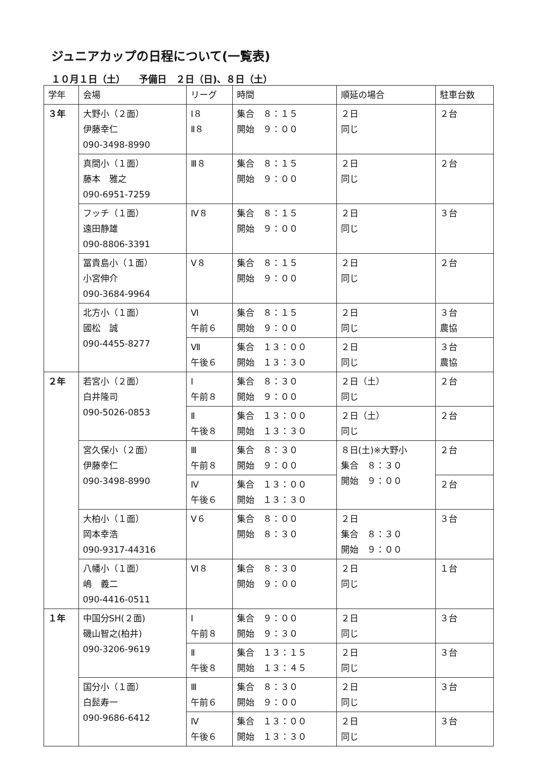ジュニアカップの日程について(一覧表)
１０月１日（土）　　予備日　２日（日)、８日（土）
| 学年 | 会場 | リーグ | 時間 | 順延の場合 | 駐車台数 |
| --- | --- | --- | --- | --- | --- |
| ３年 | 大野小（２面） 伊藤幸仁 090-3498-8990 | Ⅰ８ Ⅱ８ | 集合 ８：１５ 開始 ９：００ | ２日 同じ | ２台 |
| | 真間小（１面） 藤本 雅之 090-6951-7259 | Ⅲ８ | 集合 ８：１５ 開始 ９：００ | ２日 同じ | ２台 |
| | フッチ（１面） 遠田静雄 090-8806-3391 | Ⅳ８ | 集合 ８：１５ 開始 ９：００ | ２日 同じ | ３台 |
| | 冨貴島小（１面） 小宮伸介 090-3684-9964 | Ⅴ８ | 集合 ８：１５ 開始 ９：００ | ２日 同じ | ２台 |
| | 北方小（１面） 國松 誠 090-4455-8277 | Ⅵ 午前６ | 集合 ８：１５ 開始 ９：００ | ２日 同じ | ３台 農協 |
| | | Ⅶ 午後６ | 集合 １３：００ 開始 １３：３０ | ２日 同じ | ３台 農協 |
| ２年 | 若宮小（２面） 白井隆司 090-5026-0853 | Ⅰ 午前８ | 集合 ８：３０ 開始 ９：００ | ２日（土） 同じ | ２台 |
| | | Ⅱ 午後８ | 集合 １３：００ 開始 １３：３０ | ２日（土） 同じ | ２台 |
| | 宮久保小（２面） 伊藤幸仁 090-3498-8990 | Ⅲ 午前８ | 集合 ８：３０ 開始 ９：００ | ８日(土)※大野小 集合 ８：３０ 開始 ９：００ | ２台 |
| | | Ⅳ 午後６ | 集合 １３：００ 開始 １３：３０ | | ２台 |
| | 大柏小（１面） 岡本幸浩 090-9317-44316 | Ⅴ６ | 集合 ８：００ 開始 ８：３０ | ２日 集合 ８：３０ 開始 ９：００ | ３台 |
| | 八幡小（１面） 嶋 義二 090-4416-0511 | Ⅵ８ | 集合 ８：３０ 開始 ９：００ | ２日 同じ | １台 |
| １年 | 中国分SH(２面) 磯山智之(柏井) 090-3206-9619 | Ⅰ 午前８ | 集合 ９：００ 開始 ９：３０ | ２日 同じ | ３台 |
| | | Ⅱ 午後８ | 集合 １３：１５ 開始 １３：４５ | ２日 同じ | ３台 |
| | 国分小（１面） 白髭寿一 090-9686-6412 | Ⅲ 午前６ | 集合 ８：３０ 開始 ９：００ | ２日 同じ | ３台 |
| | | Ⅳ 午後６ | 集合 １３：００ 開始 １３：３０ | ２日 同じ | ３台 |